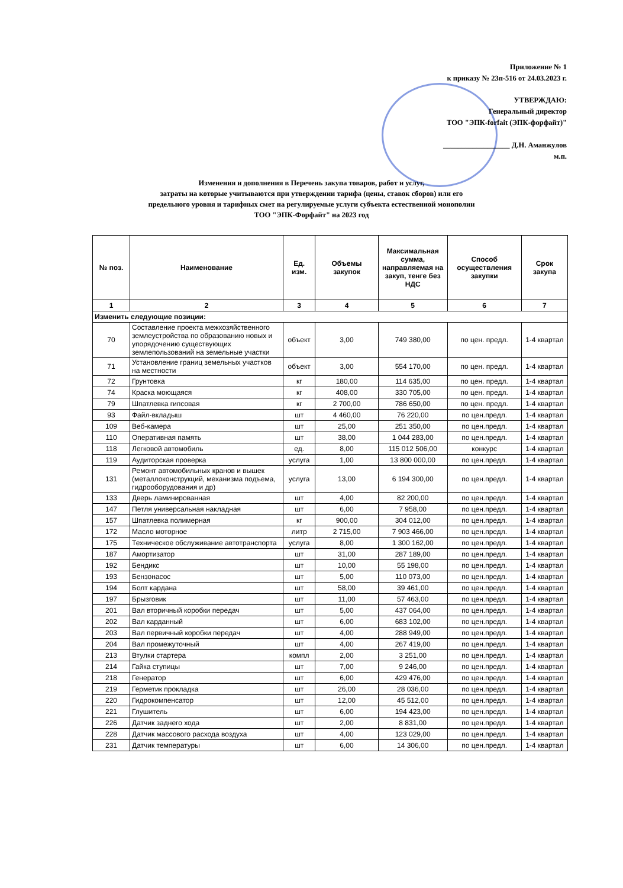Приложение № 1
к приказу № 23п-516 от 24.03.2023 г.
УТВЕРЖДАЮ:
Генеральный директор
ТОО "ЭПК-forfait (ЭПК-форфайт)"
__________________ Д.Н. Аманжулов
м.п.
Изменения и дополнения в Перечень закупа товаров, работ и услуг,
затраты на которые учитываются при утверждении тарифа (цены, ставок сборов) или его
предельного уровня и тарифных смет на регулируемые услуги субъекта естественной монополии
ТОО "ЭПК-Форфайт" на 2023 год
| № поз. | Наименование | Ед. изм. | Объемы закупок | Максимальная сумма, направляемая на закуп, тенге без НДС | Способ осуществления закупки | Срок закупа |
| --- | --- | --- | --- | --- | --- | --- |
| 1 | 2 | 3 | 4 | 5 | 6 | 7 |
| Изменить следующие позиции: | | | | | | |
| 70 | Составление проекта межхозяйственного землеустройства по образованию новых и упорядочению существующих землепользований на земельные участки | объект | 3,00 | 749 380,00 | по цен. предл. | 1-4 квартал |
| 71 | Установление границ земельных участков на местности | объект | 3,00 | 554 170,00 | по цен. предл. | 1-4 квартал |
| 72 | Грунтовка | кг | 180,00 | 114 635,00 | по цен. предл. | 1-4 квартал |
| 74 | Краска моющаяся | кг | 408,00 | 330 705,00 | по цен. предл. | 1-4 квартал |
| 79 | Шпатлевка гипсовая | кг | 2 700,00 | 786 650,00 | по цен. предл. | 1-4 квартал |
| 93 | Файл-вкладыш | шт | 4 460,00 | 76 220,00 | по цен.предл. | 1-4 квартал |
| 109 | Веб-камера | шт | 25,00 | 251 350,00 | по цен.предл. | 1-4 квартал |
| 110 | Оперативная память | шт | 38,00 | 1 044 283,00 | по цен.предл. | 1-4 квартал |
| 118 | Легковой автомобиль | ед. | 8,00 | 115 012 506,00 | конкурс | 1-4 квартал |
| 119 | Аудиторская проверка | услуга | 1,00 | 13 800 000,00 | по цен.предл. | 1-4 квартал |
| 131 | Ремонт автомобильных кранов и вышек (металлоконструкций, механизма подъема, гидрооборудования и др) | услуга | 13,00 | 6 194 300,00 | по цен.предл. | 1-4 квартал |
| 133 | Дверь ламинированная | шт | 4,00 | 82 200,00 | по цен.предл. | 1-4 квартал |
| 147 | Петля универсальная накладная | шт | 6,00 | 7 958,00 | по цен.предл. | 1-4 квартал |
| 157 | Шпатлевка полимерная | кг | 900,00 | 304 012,00 | по цен.предл. | 1-4 квартал |
| 172 | Масло моторное | литр | 2 715,00 | 7 903 466,00 | по цен.предл. | 1-4 квартал |
| 175 | Техническое обслуживание автотранспорта | услуга | 8,00 | 1 300 162,00 | по цен.предл. | 1-4 квартал |
| 187 | Амортизатор | шт | 31,00 | 287 189,00 | по цен.предл. | 1-4 квартал |
| 192 | Бендикс | шт | 10,00 | 55 198,00 | по цен.предл. | 1-4 квартал |
| 193 | Бензонасос | шт | 5,00 | 110 073,00 | по цен.предл. | 1-4 квартал |
| 194 | Болт кардана | шт | 58,00 | 39 461,00 | по цен.предл. | 1-4 квартал |
| 197 | Брызговик | шт | 11,00 | 57 463,00 | по цен.предл. | 1-4 квартал |
| 201 | Вал вторичный коробки передач | шт | 5,00 | 437 064,00 | по цен.предл. | 1-4 квартал |
| 202 | Вал карданный | шт | 6,00 | 683 102,00 | по цен.предл. | 1-4 квартал |
| 203 | Вал первичный коробки передач | шт | 4,00 | 288 949,00 | по цен.предл. | 1-4 квартал |
| 204 | Вал промежуточный | шт | 4,00 | 267 419,00 | по цен.предл. | 1-4 квартал |
| 213 | Втулки стартера | компл | 2,00 | 3 251,00 | по цен.предл. | 1-4 квартал |
| 214 | Гайка ступицы | шт | 7,00 | 9 246,00 | по цен.предл. | 1-4 квартал |
| 218 | Генератор | шт | 6,00 | 429 476,00 | по цен.предл. | 1-4 квартал |
| 219 | Герметик прокладка | шт | 26,00 | 28 036,00 | по цен.предл. | 1-4 квартал |
| 220 | Гидрокомпенсатор | шт | 12,00 | 45 512,00 | по цен.предл. | 1-4 квартал |
| 221 | Глушитель | шт | 6,00 | 194 423,00 | по цен.предл. | 1-4 квартал |
| 226 | Датчик заднего хода | шт | 2,00 | 8 831,00 | по цен.предл. | 1-4 квартал |
| 228 | Датчик массового расхода воздуха | шт | 4,00 | 123 029,00 | по цен.предл. | 1-4 квартал |
| 231 | Датчик температуры | шт | 6,00 | 14 306,00 | по цен.предл. | 1-4 квартал |